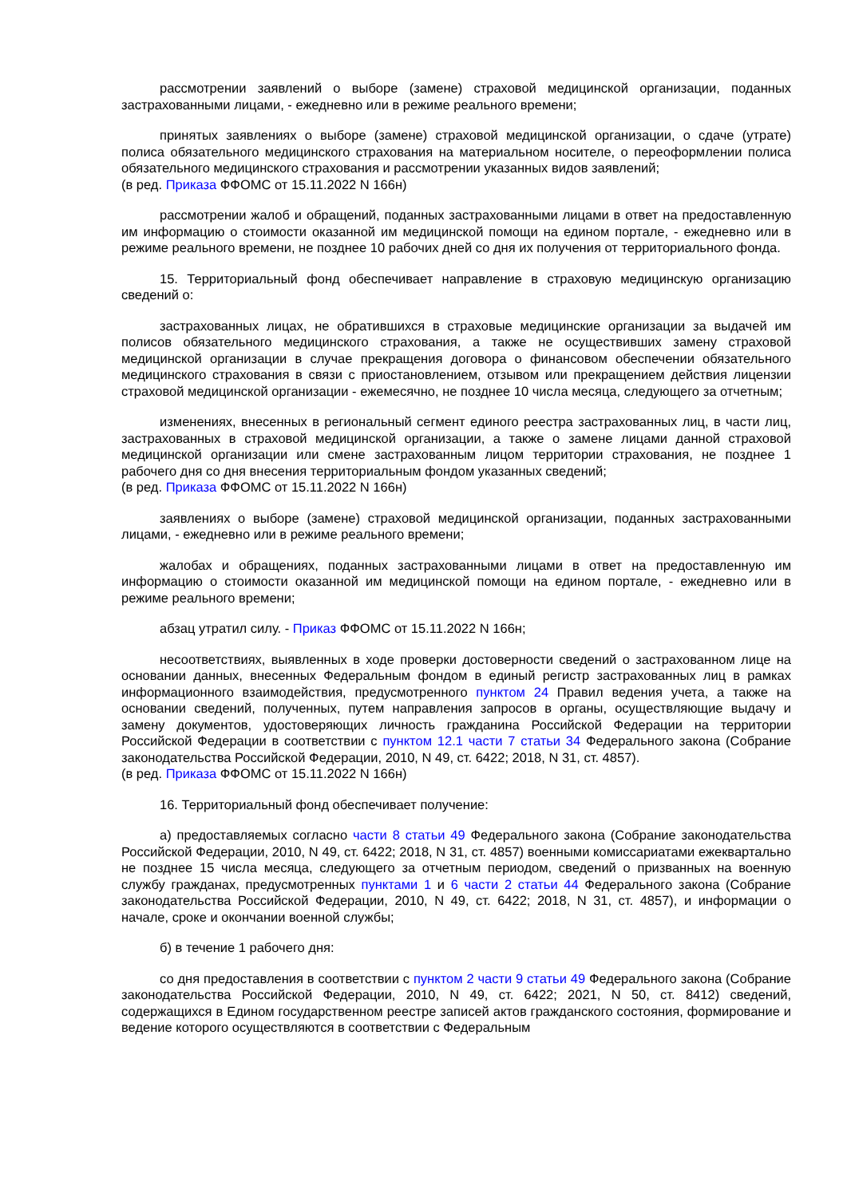рассмотрении заявлений о выборе (замене) страховой медицинской организации, поданных застрахованными лицами, - ежедневно или в режиме реального времени;
принятых заявлениях о выборе (замене) страховой медицинской организации, о сдаче (утрате) полиса обязательного медицинского страхования на материальном носителе, о переоформлении полиса обязательного медицинского страхования и рассмотрении указанных видов заявлений;
(в ред. Приказа ФФОМС от 15.11.2022 N 166н)
рассмотрении жалоб и обращений, поданных застрахованными лицами в ответ на предоставленную им информацию о стоимости оказанной им медицинской помощи на едином портале, - ежедневно или в режиме реального времени, не позднее 10 рабочих дней со дня их получения от территориального фонда.
15. Территориальный фонд обеспечивает направление в страховую медицинскую организацию сведений о:
застрахованных лицах, не обратившихся в страховые медицинские организации за выдачей им полисов обязательного медицинского страхования, а также не осуществивших замену страховой медицинской организации в случае прекращения договора о финансовом обеспечении обязательного медицинского страхования в связи с приостановлением, отзывом или прекращением действия лицензии страховой медицинской организации - ежемесячно, не позднее 10 числа месяца, следующего за отчетным;
изменениях, внесенных в региональный сегмент единого реестра застрахованных лиц, в части лиц, застрахованных в страховой медицинской организации, а также о замене лицами данной страховой медицинской организации или смене застрахованным лицом территории страхования, не позднее 1 рабочего дня со дня внесения территориальным фондом указанных сведений;
(в ред. Приказа ФФОМС от 15.11.2022 N 166н)
заявлениях о выборе (замене) страховой медицинской организации, поданных застрахованными лицами, - ежедневно или в режиме реального времени;
жалобах и обращениях, поданных застрахованными лицами в ответ на предоставленную им информацию о стоимости оказанной им медицинской помощи на едином портале, - ежедневно или в режиме реального времени;
абзац утратил силу. - Приказ ФФОМС от 15.11.2022 N 166н;
несоответствиях, выявленных в ходе проверки достоверности сведений о застрахованном лице на основании данных, внесенных Федеральным фондом в единый регистр застрахованных лиц в рамках информационного взаимодействия, предусмотренного пунктом 24 Правил ведения учета, а также на основании сведений, полученных, путем направления запросов в органы, осуществляющие выдачу и замену документов, удостоверяющих личность гражданина Российской Федерации на территории Российской Федерации в соответствии с пунктом 12.1 части 7 статьи 34 Федерального закона (Собрание законодательства Российской Федерации, 2010, N 49, ст. 6422; 2018, N 31, ст. 4857).
(в ред. Приказа ФФОМС от 15.11.2022 N 166н)
16. Территориальный фонд обеспечивает получение:
а) предоставляемых согласно части 8 статьи 49 Федерального закона (Собрание законодательства Российской Федерации, 2010, N 49, ст. 6422; 2018, N 31, ст. 4857) военными комиссариатами ежеквартально не позднее 15 числа месяца, следующего за отчетным периодом, сведений о призванных на военную службу гражданах, предусмотренных пунктами 1 и 6 части 2 статьи 44 Федерального закона (Собрание законодательства Российской Федерации, 2010, N 49, ст. 6422; 2018, N 31, ст. 4857), и информации о начале, сроке и окончании военной службы;
б) в течение 1 рабочего дня:
со дня предоставления в соответствии с пунктом 2 части 9 статьи 49 Федерального закона (Собрание законодательства Российской Федерации, 2010, N 49, ст. 6422; 2021, N 50, ст. 8412) сведений, содержащихся в Едином государственном реестре записей актов гражданского состояния, формирование и ведение которого осуществляются в соответствии с Федеральным